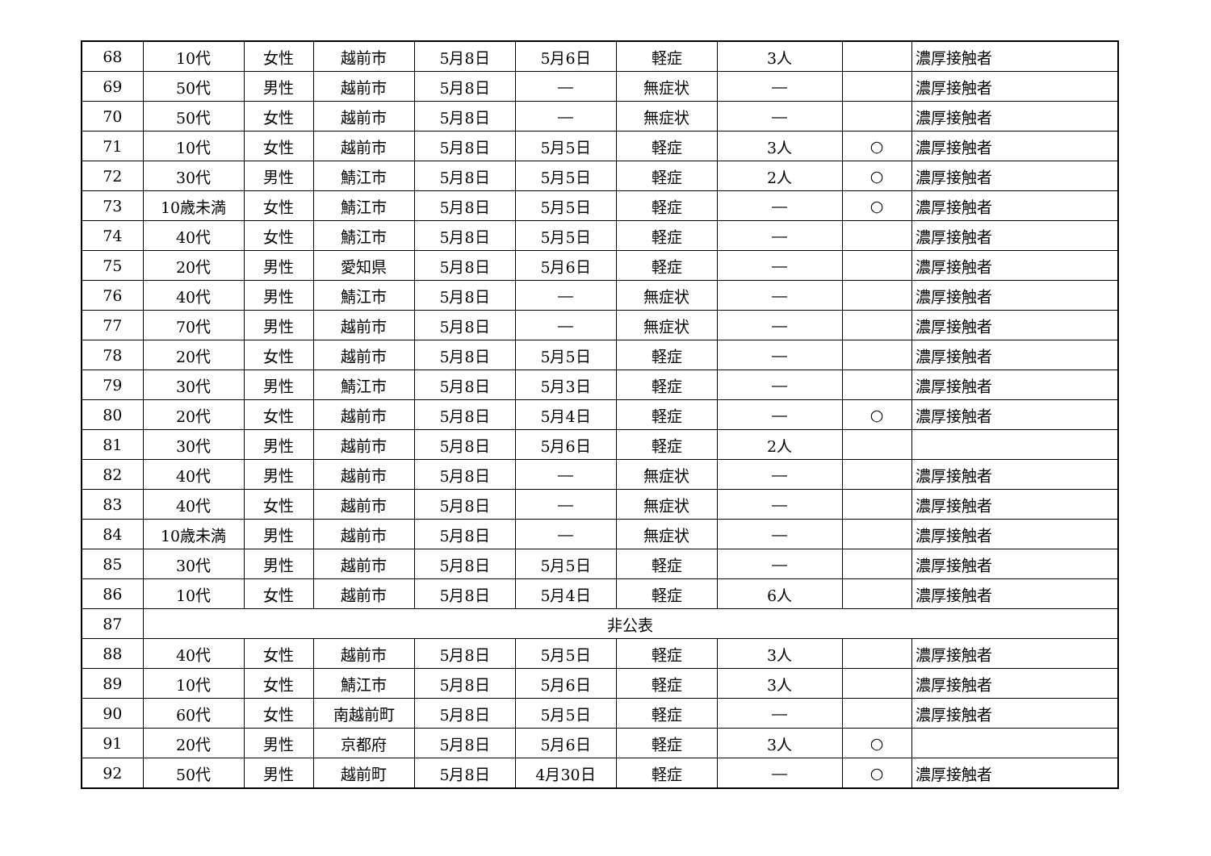| 68 | 10代 | 女性 | 越前市 | 5月8日 | 5月6日 | 軽症 | 3人 | | 濃厚接触者 |
| 69 | 50代 | 男性 | 越前市 | 5月8日 | ― | 無症状 | ― | | 濃厚接触者 |
| 70 | 50代 | 女性 | 越前市 | 5月8日 | ― | 無症状 | ― | | 濃厚接触者 |
| 71 | 10代 | 女性 | 越前市 | 5月8日 | 5月5日 | 軽症 | 3人 | ○ | 濃厚接触者 |
| 72 | 30代 | 男性 | 鯖江市 | 5月8日 | 5月5日 | 軽症 | 2人 | ○ | 濃厚接触者 |
| 73 | 10歳未満 | 女性 | 鯖江市 | 5月8日 | 5月5日 | 軽症 | ― | ○ | 濃厚接触者 |
| 74 | 40代 | 女性 | 鯖江市 | 5月8日 | 5月5日 | 軽症 | ― | | 濃厚接触者 |
| 75 | 20代 | 男性 | 愛知県 | 5月8日 | 5月6日 | 軽症 | ― | | 濃厚接触者 |
| 76 | 40代 | 男性 | 鯖江市 | 5月8日 | ― | 無症状 | ― | | 濃厚接触者 |
| 77 | 70代 | 男性 | 越前市 | 5月8日 | ― | 無症状 | ― | | 濃厚接触者 |
| 78 | 20代 | 女性 | 越前市 | 5月8日 | 5月5日 | 軽症 | ― | | 濃厚接触者 |
| 79 | 30代 | 男性 | 鯖江市 | 5月8日 | 5月3日 | 軽症 | ― | | 濃厚接触者 |
| 80 | 20代 | 女性 | 越前市 | 5月8日 | 5月4日 | 軽症 | ― | ○ | 濃厚接触者 |
| 81 | 30代 | 男性 | 越前市 | 5月8日 | 5月6日 | 軽症 | 2人 | | |
| 82 | 40代 | 男性 | 越前市 | 5月8日 | ― | 無症状 | ― | | 濃厚接触者 |
| 83 | 40代 | 女性 | 越前市 | 5月8日 | ― | 無症状 | ― | | 濃厚接触者 |
| 84 | 10歳未満 | 男性 | 越前市 | 5月8日 | ― | 無症状 | ― | | 濃厚接触者 |
| 85 | 30代 | 男性 | 越前市 | 5月8日 | 5月5日 | 軽症 | ― | | 濃厚接触者 |
| 86 | 10代 | 女性 | 越前市 | 5月8日 | 5月4日 | 軽症 | 6人 | | 濃厚接触者 |
| 87 | 非公表 | | | | | | | | |
| 88 | 40代 | 女性 | 越前市 | 5月8日 | 5月5日 | 軽症 | 3人 | | 濃厚接触者 |
| 89 | 10代 | 女性 | 鯖江市 | 5月8日 | 5月6日 | 軽症 | 3人 | | 濃厚接触者 |
| 90 | 60代 | 女性 | 南越前町 | 5月8日 | 5月5日 | 軽症 | ― | | 濃厚接触者 |
| 91 | 20代 | 男性 | 京都府 | 5月8日 | 5月6日 | 軽症 | 3人 | ○ | |
| 92 | 50代 | 男性 | 越前町 | 5月8日 | 4月30日 | 軽症 | ― | ○ | 濃厚接触者 |